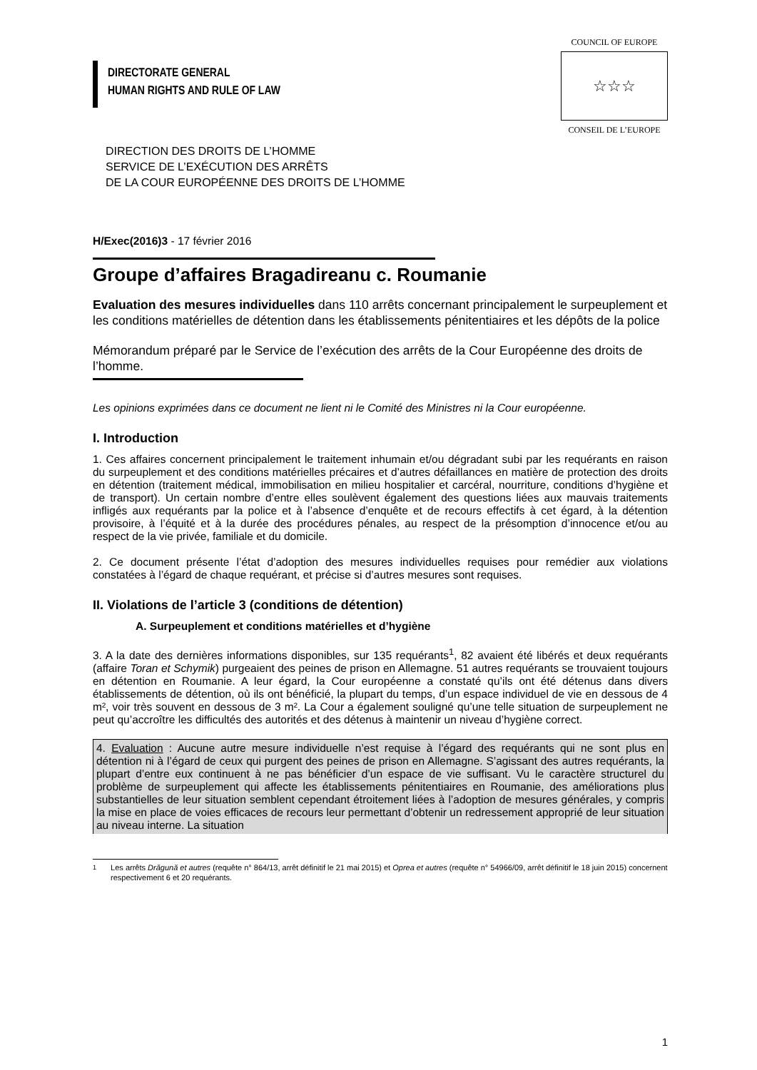DIRECTORATE GENERAL
HUMAN RIGHTS AND RULE OF LAW
COUNCIL OF EUROPE
☆☆☆
CONSEIL DE L’EUROPE
DIRECTION DES DROITS DE L’HOMME
SERVICE DE L’EXÉCUTION DES ARRÊTS
DE LA COUR EUROPÉENNE DES DROITS DE L’HOMME
H/Exec(2016)3 - 17 février 2016
Groupe d’affaires Bragadireanu c. Roumanie
Evaluation des mesures individuelles dans 110 arrêts concernant principalement le surpeuplement et les conditions matérielles de détention dans les établissements pénitentiaires et les dépôts de la police
Mémorandum préparé par le Service de l’exécution des arrêts de la Cour Européenne des droits de l’homme.
Les opinions exprimées dans ce document ne lient ni le Comité des Ministres ni la Cour européenne.
I. Introduction
1. Ces affaires concernent principalement le traitement inhumain et/ou dégradant subi par les requérants en raison du surpeuplement et des conditions matérielles précaires et d’autres défaillances en matière de protection des droits en détention (traitement médical, immobilisation en milieu hospitalier et carcéral, nourriture, conditions d’hygiène et de transport). Un certain nombre d’entre elles soulèvent également des questions liées aux mauvais traitements infligés aux requérants par la police et à l’absence d’enquête et de recours effectifs à cet égard, à la détention provisoire, à l’équité et à la durée des procédures pénales, au respect de la présomption d’innocence et/ou au respect de la vie privée, familiale et du domicile.
2. Ce document présente l’état d’adoption des mesures individuelles requises pour remédier aux violations constatées à l’égard de chaque requérant, et précise si d’autres mesures sont requises.
II. Violations de l’article 3 (conditions de détention)
A. Surpeuplement et conditions matérielles et d’hygiène
3. A la date des dernières informations disponibles, sur 135 requérants<sup>1</sup>, 82 avaient été libérés et deux requérants (affaire Toran et Schymik) purgeaient des peines de prison en Allemagne. 51 autres requérants se trouvaient toujours en détention en Roumanie. A leur égard, la Cour européenne a constaté qu’ils ont été détenus dans divers établissements de détention, où ils ont bénéficié, la plupart du temps, d’un espace individuel de vie en dessous de 4 m², voir très souvent en dessous de 3 m². La Cour a également souligné qu’une telle situation de surpeuplement ne peut qu’accroître les difficultés des autorités et des détenus à maintenir un niveau d’hygiène correct.
4. Evaluation : Aucune autre mesure individuelle n’est requise à l’égard des requérants qui ne sont plus en détention ni à l’égard de ceux qui purgent des peines de prison en Allemagne. S’agissant des autres requérants, la plupart d’entre eux continuent à ne pas bénéficier d’un espace de vie suffisant. Vu le caractère structurel du problème de surpeuplement qui affecte les établissements pénitentiaires en Roumanie, des améliorations plus substantielles de leur situation semblent cependant étroitement liées à l’adoption de mesures générales, y compris la mise en place de voies efficaces de recours leur permettant d’obtenir un redressement approprié de leur situation au niveau interne. La situation
<sup>1</sup> Les arrêts Drăgună et autres (requête n° 864/13, arrêt définitif le 21 mai 2015) et Oprea et autres (requête n° 54966/09, arrêt définitif le 18 juin 2015) concernent respectivement 6 et 20 requérants.
1